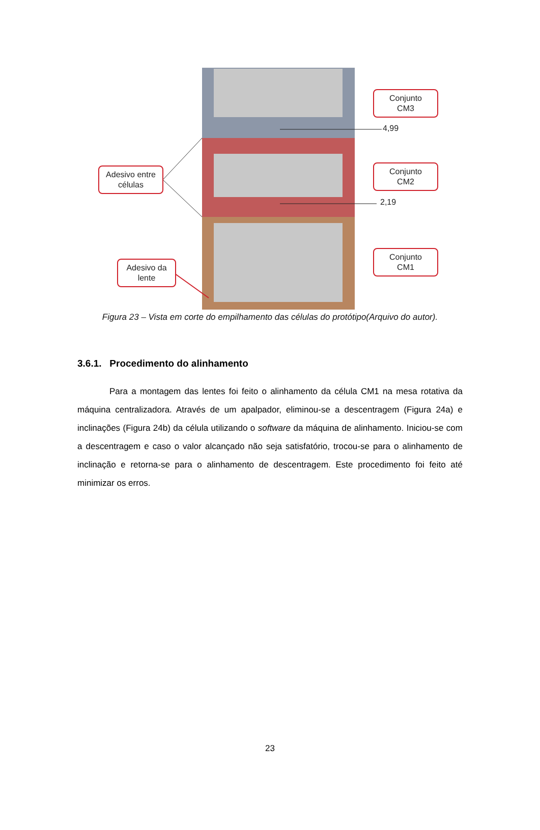Conjunto
CM3
4,99
Adesivo entre
células
Conjunto
CM2
2,19
Conjunto
CM1
Adesivo da
lente
Figura 23 – Vista em corte do empilhamento das células do protótipo(Arquivo do autor).
3.6.1. Procedimento do alinhamento
Para a montagem das lentes foi feito o alinhamento da célula CM1 na mesa rotativa da máquina centralizadora. Através de um apalpador, eliminou-se a descentragem (Figura 24a) e inclinações (Figura 24b) da célula utilizando o software da máquina de alinhamento. Iniciou-se com a descentragem e caso o valor alcançado não seja satisfatório, trocou-se para o alinhamento de inclinação e retorna-se para o alinhamento de descentragem. Este procedimento foi feito até minimizar os erros.
23